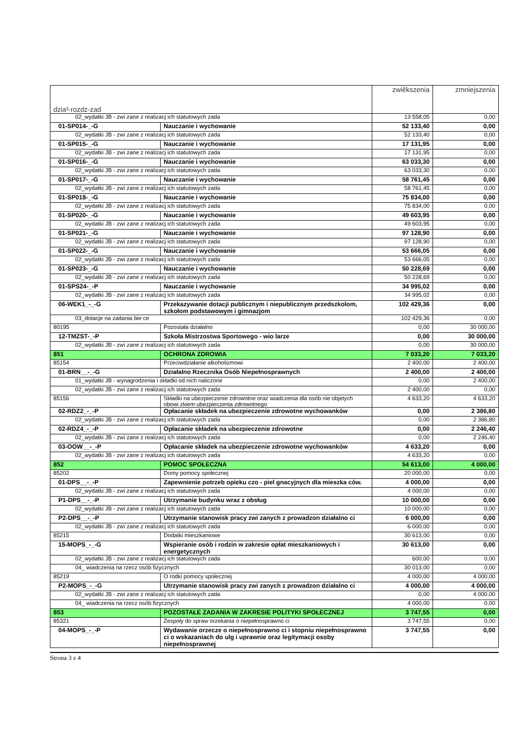| dzia³-rozdz-zad | | zwiêkszenia | zmniejszenia |
| --- | --- | --- | --- |
| 02_wydatki JB - zwi zane z realizacj ich statutowych zada | | 13 558,05 | 0,00 |
| 01-SP014-_-G | Nauczanie i wychowanie | 52 133,40 | 0,00 |
| 02_wydatki JB - zwi zane z realizacj ich statutowych zada | | 52 133,40 | 0,00 |
| 01-SP015-_-G | Nauczanie i wychowanie | 17 131,95 | 0,00 |
| 02_wydatki JB - zwi zane z realizacj ich statutowych zada | | 17 131,95 | 0,00 |
| 01-SP016-_-G | Nauczanie i wychowanie | 63 033,30 | 0,00 |
| 02_wydatki JB - zwi zane z realizacj ich statutowych zada | | 63 033,30 | 0,00 |
| 01-SP017-_-G | Nauczanie i wychowanie | 58 761,45 | 0,00 |
| 02_wydatki JB - zwi zane z realizacj ich statutowych zada | | 58 761,45 | 0,00 |
| 01-SP018-_-G | Nauczanie i wychowanie | 75 834,00 | 0,00 |
| 02_wydatki JB - zwi zane z realizacj ich statutowych zada | | 75 834,00 | 0,00 |
| 01-SP020-_-G | Nauczanie i wychowanie | 49 603,95 | 0,00 |
| 02_wydatki JB - zwi zane z realizacj ich statutowych zada | | 49 603,95 | 0,00 |
| 01-SP021-_-G | Nauczanie i wychowanie | 97 128,90 | 0,00 |
| 02_wydatki JB - zwi zane z realizacj ich statutowych zada | | 97 128,90 | 0,00 |
| 01-SP022-_-G | Nauczanie i wychowanie | 53 666,05 | 0,00 |
| 02_wydatki JB - zwi zane z realizacj ich statutowych zada | | 53 666,05 | 0,00 |
| 01-SP023-_-G | Nauczanie i wychowanie | 50 228,69 | 0,00 |
| 02_wydatki JB - zwi zane z realizacj ich statutowych zada | | 50 228,69 | 0,00 |
| 01-SPS24-_-P | Nauczanie i wychowanie | 34 995,02 | 0,00 |
| 02_wydatki JB - zwi zane z realizacj ich statutowych zada | | 34 995,02 | 0,00 |
| 06-WEK1_-_-G | Przekazywanie dotacji publicznym i niepublicznym przedszkolom, szkołom podstawowym i gimnazjom | 102 429,36 | 0,00 |
| 03_dotacje na zadania bie ce | | 102 429,36 | 0,00 |
| 80195 | Pozostała działalno | 0,00 | 30 000,00 |
| 12-TMZST-_-P | Szkoła Mistrzostwa Sportowego - wio larze | 0,00 | 30 000,00 |
| 02_wydatki JB - zwi zane z realizacj ich statutowych zada | | 0,00 | 30 000,00 |
| 851 | OCHRONA ZDROWIA | 7 033,20 | 7 033,20 |
| 85154 | Przeciwdziałanie alkoholizmowi | 2 400,00 | 2 400,00 |
| 01-BRN__-_-G | Działalno Rzecznika Osób Niepełnosprawnych | 2 400,00 | 2 400,00 |
| 01_wydatki JB - wynagrodzenia i składki od nich naliczone | | 0,00 | 2 400,00 |
| 02_wydatki JB - zwi zane z realizacj ich statutowych zada | | 2 400,00 | 0,00 |
| 85156 | Składki na ubezpieczenie zdrowotne oraz wiadczenia dla osób nie objetych obowi zkiem ubezpieczenia zdrowotnego | 4 633,20 | 4 633,20 |
| 02-RDZ2_-_-P | Opłacanie składek na ubezpieczenie zdrowotne wychowanków | 0,00 | 2 386,80 |
| 02_wydatki JB - zwi zane z realizacj ich statutowych zada | | 0,00 | 2 386,80 |
| 02-RDZ4_-_-P | Opłacanie składek na ubezpieczenie zdrowotne | 0,00 | 2 246,40 |
| 02_wydatki JB - zwi zane z realizacj ich statutowych zada | | 0,00 | 2 246,40 |
| 03-OOW__-_-P | Opłacanie składek na ubezpieczenie zdrowotne wychowanków | 4 633,20 | 0,00 |
| 02_wydatki JB - zwi zane z realizacj ich statutowych zada | | 4 633,20 | 0,00 |
| 852 | POMOC SPOŁECZNA | 54 613,00 | 4 000,00 |
| 85202 | Domy pomocy społecznej | 20 000,00 | 0,00 |
| 01-DPS__-_-P | Zapewnienie potrzeb opieku czo - piel gnacyjnych dla mieszka ców. | 4 000,00 | 0,00 |
| 02_wydatki JB - zwi zane z realizacj ich statutowych zada | | 4 000,00 | 0,00 |
| P1-DPS__-_-P | Utrzymanie budynku wraz z obsług | 10 000,00 | 0,00 |
| 02_wydatki JB - zwi zane z realizacj ich statutowych zada | | 10 000,00 | 0,00 |
| P2-DPS__-_-P | Utrzymanie stanowisk pracy zwi zanych z prowadzon działalno ci | 6 000,00 | 0,00 |
| 02_wydatki JB - zwi zane z realizacj ich statutowych zada | | 6 000,00 | 0,00 |
| 85215 | Dodatki mieszkaniowe | 30 613,00 | 0,00 |
| 15-MOPS_-_-G | Wspieranie osób i rodzin w zakresie opłat mieszkaniowych i energetycznych | 30 613,00 | 0,00 |
| 02_wydatki JB - zwi zane z realizacj ich statutowych zada | | 600,00 | 0,00 |
| 04_ wiadczenia na rzecz osób fizycznych | | 30 013,00 | 0,00 |
| 85219 | O rodki pomocy społecznej | 4 000,00 | 4 000,00 |
| P2-MOPS_-_-G | Utrzymanie stanowisk pracy zwi zanych z prowadzon działalno ci | 4 000,00 | 4 000,00 |
| 02_wydatki JB - zwi zane z realizacj ich statutowych zada | | 0,00 | 4 000,00 |
| 04_ wiadczenia na rzecz osób fizycznych | | 4 000,00 | 0,00 |
| 853 | POZOSTAŁE ZADANIA W ZAKRESIE POLITYKI SPOŁECZNEJ | 3 747,55 | 0,00 |
| 85321 | Zespoły do spraw orzekania o niepełnosprawno ci | 3 747,55 | 0,00 |
| 04-MOPS_-_-P | Wydawanie orzecze o niepełnosprawno ci i stopniu niepełnosprawno ci o wskazaniach do ulg i uprawnie oraz legitymacji osoby niepełnosprawnej | 3 747,55 | 0,00 |
Strona 3 z 4